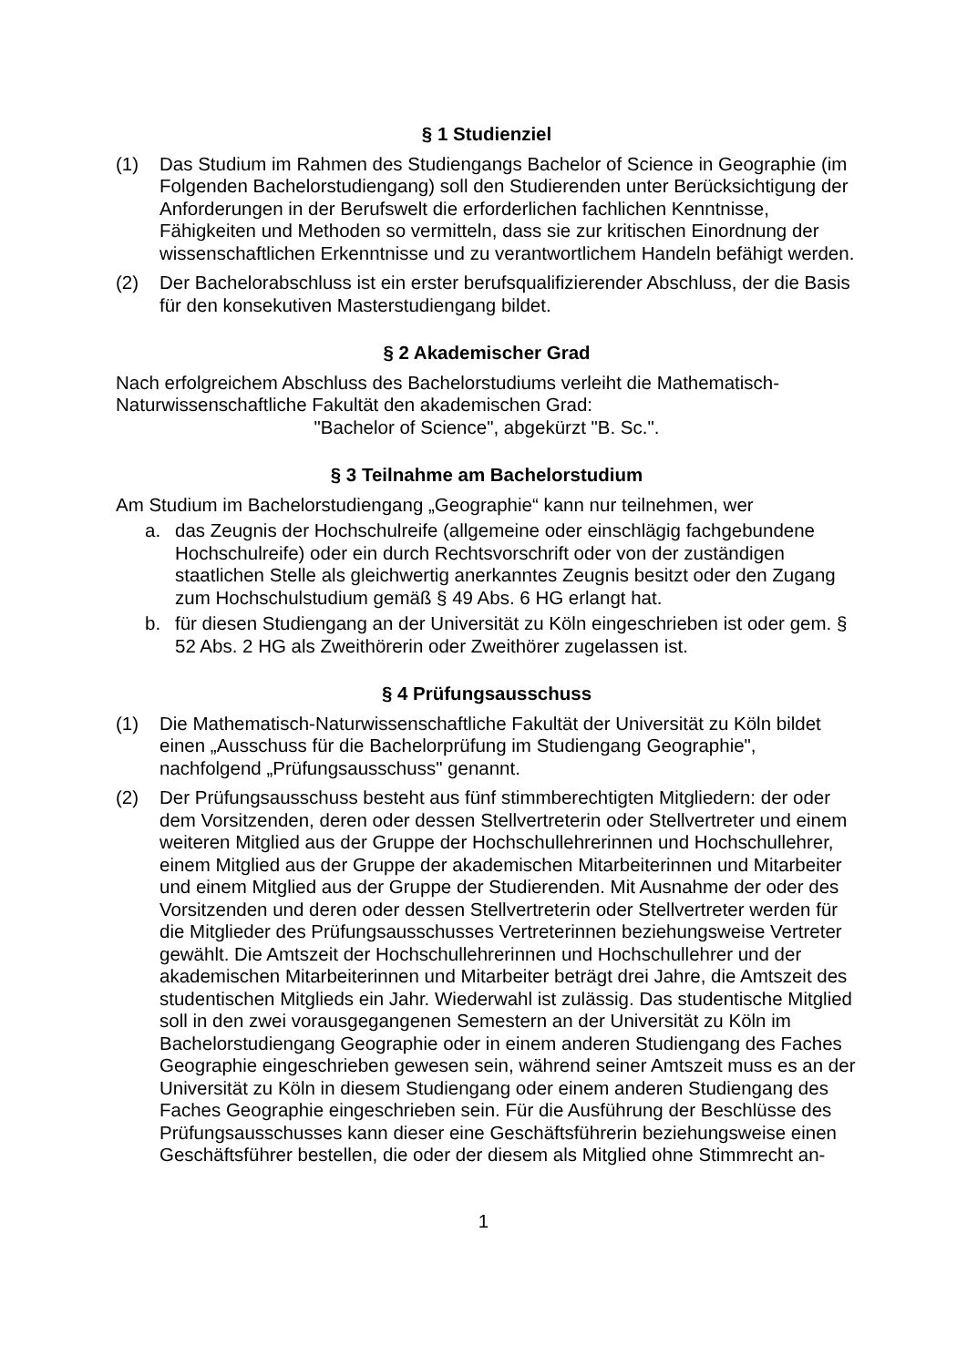§ 1 Studienziel
(1) Das Studium im Rahmen des Studiengangs Bachelor of Science in Geographie (im Folgenden Bachelorstudiengang) soll den Studierenden unter Berücksichtigung der Anforderungen in der Berufswelt die erforderlichen fachlichen Kenntnisse, Fähigkeiten und Methoden so vermitteln, dass sie zur kritischen Einordnung der wissenschaftlichen Erkenntnisse und zu verantwortlichem Handeln befähigt werden.
(2) Der Bachelorabschluss ist ein erster berufsqualifizierender Abschluss, der die Basis für den konsekutiven Masterstudiengang bildet.
§ 2 Akademischer Grad
Nach erfolgreichem Abschluss des Bachelorstudiums verleiht die Mathematisch-Naturwissenschaftliche Fakultät den akademischen Grad:
"Bachelor of Science", abgekürzt "B. Sc.".
§ 3 Teilnahme am Bachelorstudium
Am Studium im Bachelorstudiengang „Geographie“ kann nur teilnehmen, wer
a. das Zeugnis der Hochschulreife (allgemeine oder einschlägig fachgebundene Hochschulreife) oder ein durch Rechtsvorschrift oder von der zuständigen staatlichen Stelle als gleichwertig anerkanntes Zeugnis besitzt oder den Zugang zum Hochschulstudium gemäß § 49 Abs. 6 HG erlangt hat.
b. für diesen Studiengang an der Universität zu Köln eingeschrieben ist oder gem. § 52 Abs. 2 HG als Zweithörerin oder Zweithörer zugelassen ist.
§ 4 Prüfungsausschuss
(1) Die Mathematisch-Naturwissenschaftliche Fakultät der Universität zu Köln bildet einen „Ausschuss für die Bachelorprüfung im Studiengang Geographie", nachfolgend „Prüfungsausschuss" genannt.
(2) Der Prüfungsausschuss besteht aus fünf stimmberechtigten Mitgliedern: der oder dem Vorsitzenden, deren oder dessen Stellvertreterin oder Stellvertreter und einem weiteren Mitglied aus der Gruppe der Hochschullehrerinnen und Hochschullehrer, einem Mitglied aus der Gruppe der akademischen Mitarbeiterinnen und Mitarbeiter und einem Mitglied aus der Gruppe der Studierenden. Mit Ausnahme der oder des Vorsitzenden und deren oder dessen Stellvertreterin oder Stellvertreter werden für die Mitglieder des Prüfungsausschusses Vertreterinnen beziehungsweise Vertreter gewählt. Die Amtszeit der Hochschullehrerinnen und Hochschullehrer und der akademischen Mitarbeiterinnen und Mitarbeiter beträgt drei Jahre, die Amtszeit des studentischen Mitglieds ein Jahr. Wiederwahl ist zulässig. Das studentische Mitglied soll in den zwei vorausgegangenen Semestern an der Universität zu Köln im Bachelorstudiengang Geographie oder in einem anderen Studiengang des Faches Geographie eingeschrieben gewesen sein, während seiner Amtszeit muss es an der Universität zu Köln in diesem Studiengang oder einem anderen Studiengang des Faches Geographie eingeschrieben sein. Für die Ausführung der Beschlüsse des Prüfungsausschusses kann dieser eine Geschäftsführerin beziehungsweise einen Geschäftsführer bestellen, die oder der diesem als Mitglied ohne Stimmrecht an-
1